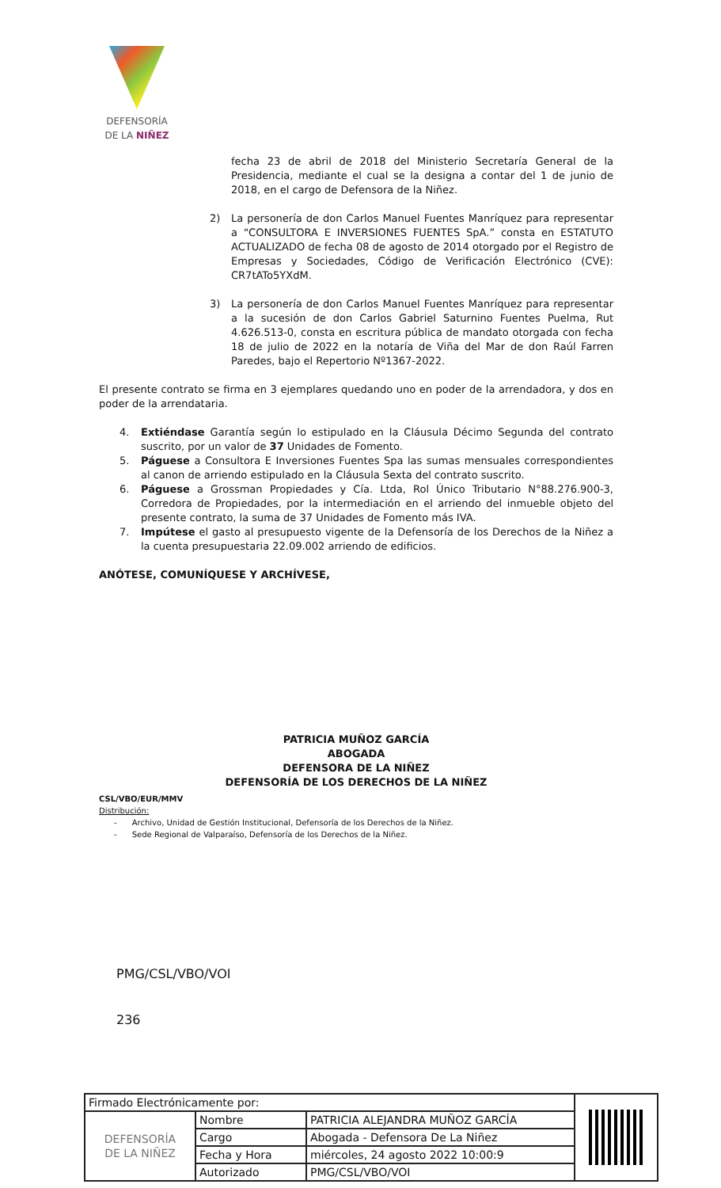DEFENSORÍA
DE LA NIÑEZ
fecha 23 de abril de 2018 del Ministerio Secretaría General de la Presidencia, mediante el cual se la designa a contar del 1 de junio de 2018, en el cargo de Defensora de la Niñez.
2) La personería de don Carlos Manuel Fuentes Manríquez para representar a “CONSULTORA E INVERSIONES FUENTES SpA.” consta en ESTATUTO ACTUALIZADO de fecha 08 de agosto de 2014 otorgado por el Registro de Empresas y Sociedades, Código de Verificación Electrónico (CVE): CR7tATo5YXdM.
3) La personería de don Carlos Manuel Fuentes Manríquez para representar a la sucesión de don Carlos Gabriel Saturnino Fuentes Puelma, Rut 4.626.513-0, consta en escritura pública de mandato otorgada con fecha 18 de julio de 2022 en la notaría de Viña del Mar de don Raúl Farren Paredes, bajo el Repertorio Nº1367-2022.
El presente contrato se firma en 3 ejemplares quedando uno en poder de la arrendadora, y dos en poder de la arrendataria.
4. Extiéndase Garantía según lo estipulado en la Cláusula Décimo Segunda del contrato suscrito, por un valor de 37 Unidades de Fomento.
5. Páguese a Consultora E Inversiones Fuentes Spa las sumas mensuales correspondientes al canon de arriendo estipulado en la Cláusula Sexta del contrato suscrito.
6. Páguese a Grossman Propiedades y Cía. Ltda, Rol Único Tributario N°88.276.900-3, Corredora de Propiedades, por la intermediación en el arriendo del inmueble objeto del presente contrato, la suma de 37 Unidades de Fomento más IVA.
7. Impútese el gasto al presupuesto vigente de la Defensoría de los Derechos de la Niñez a la cuenta presupuestaria 22.09.002 arriendo de edificios.
ANÓTESE, COMUNÍQUESE Y ARCHÍVESE,
PATRICIA MUÑOZ GARCÍA
ABOGADA
DEFENSORA DE LA NIÑEZ
DEFENSORÍA DE LOS DERECHOS DE LA NIÑEZ
CSL/VBO/EUR/MMV
Distribución:
- Archivo, Unidad de Gestión Institucional, Defensoría de los Derechos de la Niñez.
- Sede Regional de Valparaíso, Defensoría de los Derechos de la Niñez.
PMG/CSL/VBO/VOI
236
| Firmado Electrónicamente por: | | | |
| DEFENSORÍA DE LA NIÑEZ | Nombre | PATRICIA ALEJANDRA MUÑOZ GARCÍA | |
| | Cargo | Abogada - Defensora De La Niñez | |
| | Fecha y Hora | miércoles, 24 agosto 2022 10:00:9 | |
| | Autorizado | PMG/CSL/VBO/VOI | |